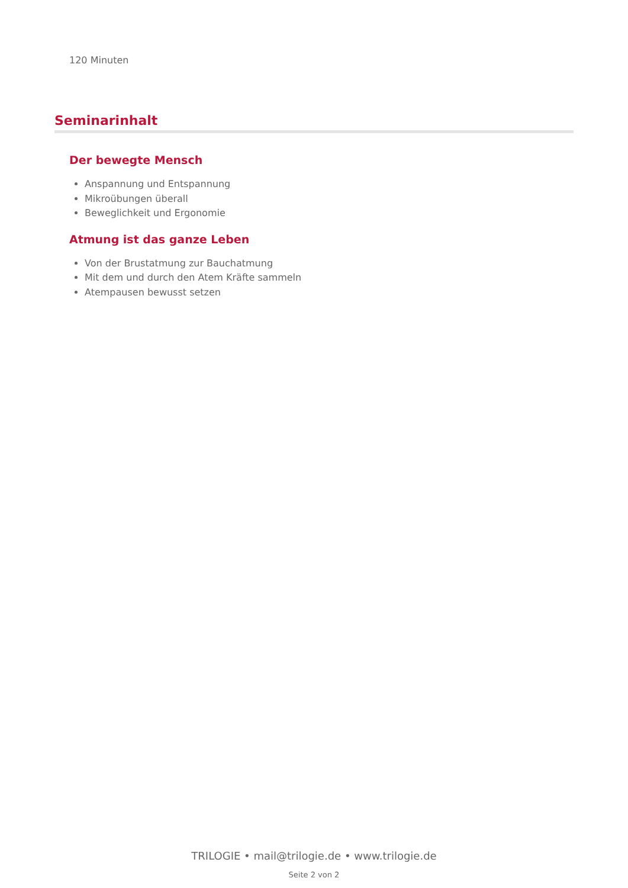120 Minuten
Seminarinhalt
Der bewegte Mensch
Anspannung und Entspannung
Mikroübungen überall
Beweglichkeit und Ergonomie
Atmung ist das ganze Leben
Von der Brustatmung zur Bauchatmung
Mit dem und durch den Atem Kräfte sammeln
Atempausen bewusst setzen
TRILOGIE • mail@trilogie.de • www.trilogie.de
Seite 2 von 2